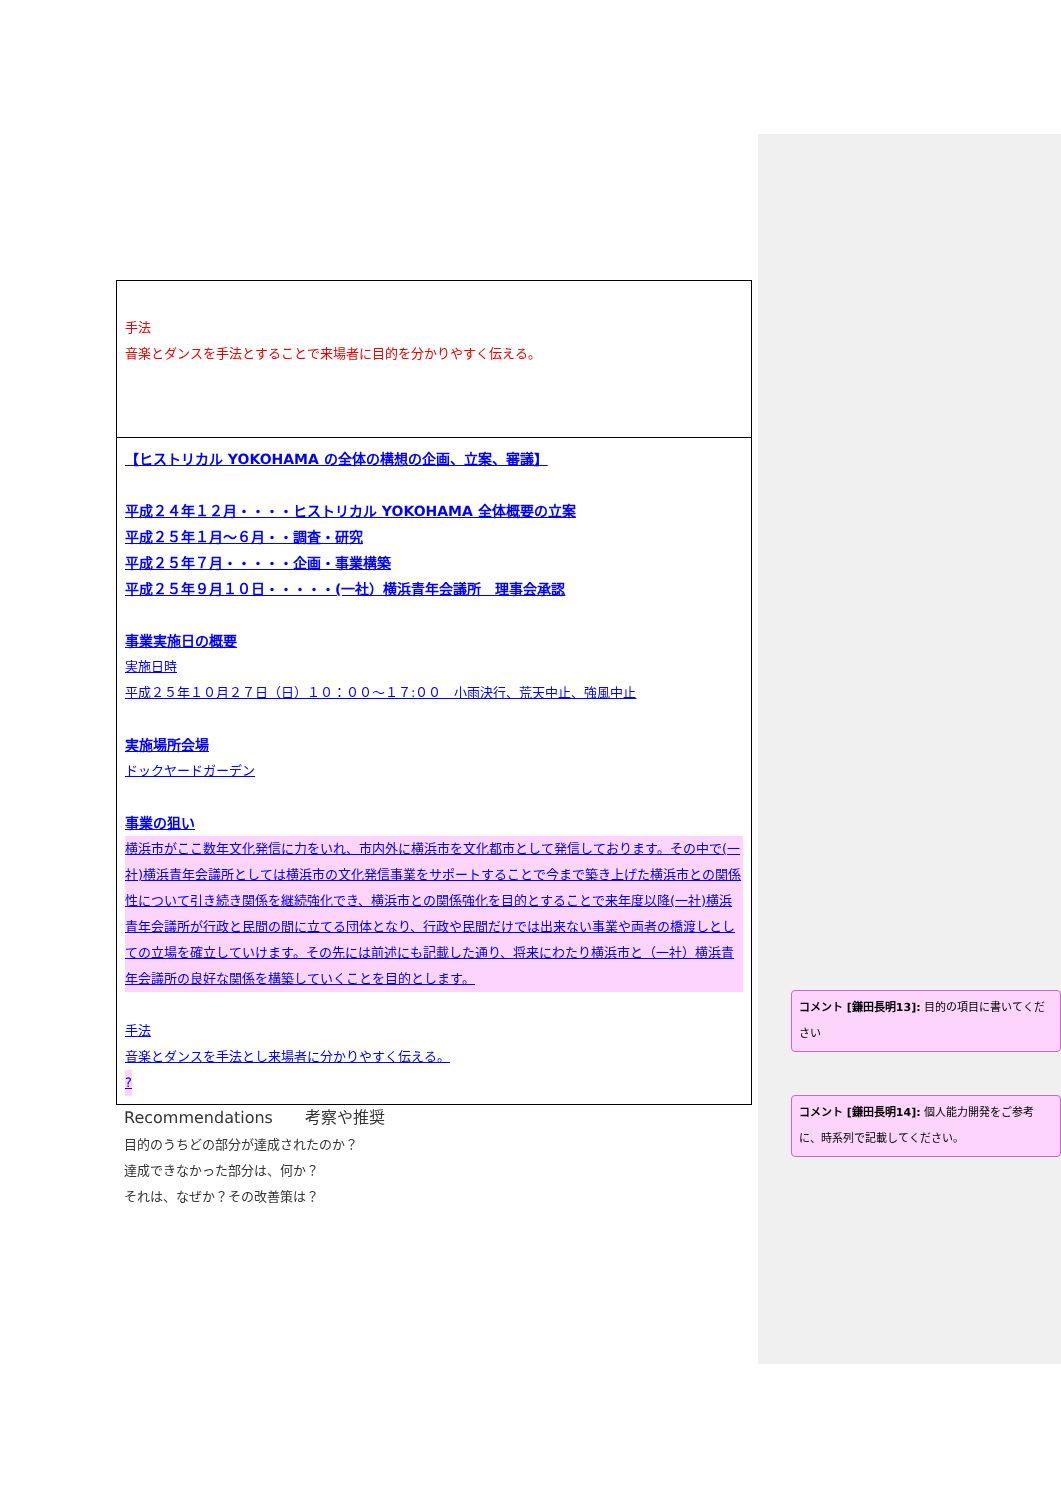| 手法 音楽とダンスを手法とすることで来場者に目的を分かりやすく伝える。 |
| 【ヒストリカル YOKOHAMA の全体の構想の企画、立案、審議】 平成２４年１２月・・・・ヒストリカル YOKOHAMA 全体概要の立案 平成２５年１月～６月・・調査・研究 平成２５年７月・・・・・企画・事業構築 平成２５年９月１０日・・・・・(一社）横浜青年会議所 理事会承認 事業実施日の概要 実施日時 平成２５年１０月２７日（日）１０：００～１７:００ 小雨決行、荒天中止、強風中止 実施場所会場 ドックヤードガーデン 事業の狙い 横浜市がここ数年文化発信に力をいれ、市内外に横浜市を文化都市として発信しております。その中で(一社)横浜青年会議所としては横浜市の文化発信事業をサポートすることで今まで築き上げた横浜市との関係性について引き続き関係を継続強化でき、横浜市との関係強化を目的とすることで来年度以降(一社)横浜青年会議所が行政と民間の間に立てる団体となり、行政や民間だけでは出来ない事業や両者の橋渡しとしての立場を確立していけます。その先には前述にも記載した通り、将来にわたり横浜市と（一社）横浜青年会議所の良好な関係を構築していくことを目的とします。 手法 音楽とダンスを手法とし来場者に分かりやすく伝える。 ? |
Recommendations　　考察や推奨
目的のうちどの部分が達成されたのか？
達成できなかった部分は、何か？
それは、なぜか？その改善策は？
コメント [鎌田長明13]: 目的の項目に書いてください
コメント [鎌田長明14]: 個人能力開発をご参考に、時系列で記載してください。